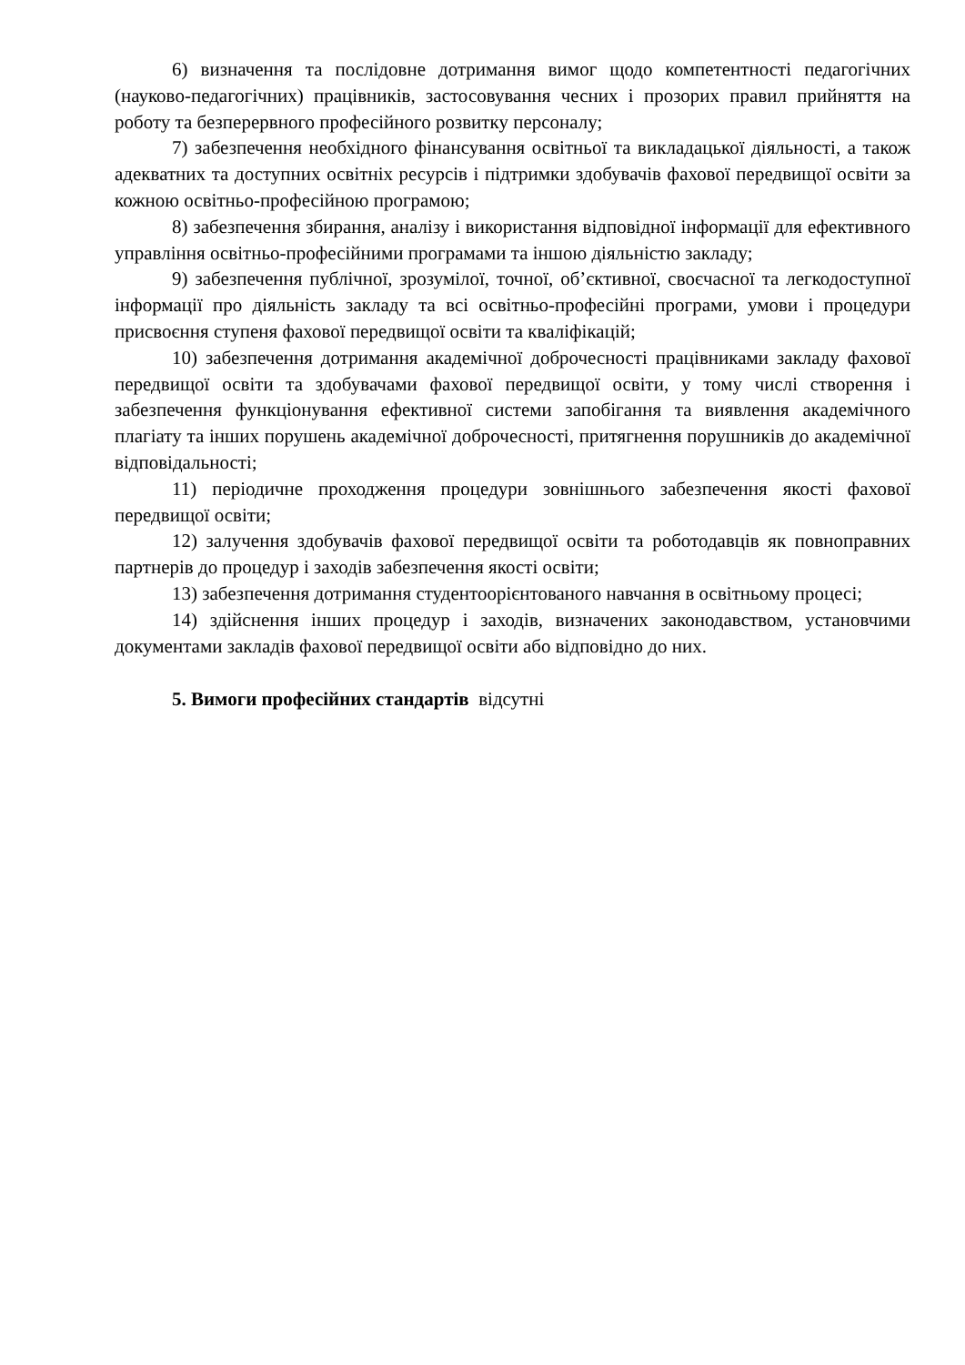6) визначення та послідовне дотримання вимог щодо компетентності педагогічних (науково-педагогічних) працівників, застосовування чесних і прозорих правил прийняття на роботу та безперервного професійного розвитку персоналу;
7) забезпечення необхідного фінансування освітньої та викладацької діяльності, а також адекватних та доступних освітніх ресурсів і підтримки здобувачів фахової передвищої освіти за кожною освітньо-професійною програмою;
8) забезпечення збирання, аналізу і використання відповідної інформації для ефективного управління освітньо-професійними програмами та іншою діяльністю закладу;
9) забезпечення публічної, зрозумілої, точної, об’єктивної, своєчасної та легкодоступної інформації про діяльність закладу та всі освітньо-професійні програми, умови і процедури присвоєння ступеня фахової передвищої освіти та кваліфікацій;
10) забезпечення дотримання академічної доброчесності працівниками закладу фахової передвищої освіти та здобувачами фахової передвищої освіти, у тому числі створення і забезпечення функціонування ефективної системи запобігання та виявлення академічного плагіату та інших порушень академічної доброчесності, притягнення порушників до академічної відповідальності;
11) періодичне проходження процедури зовнішнього забезпечення якості фахової передвищої освіти;
12) залучення здобувачів фахової передвищої освіти та роботодавців як повноправних партнерів до процедур і заходів забезпечення якості освіти;
13) забезпечення дотримання студентоорієнтованого навчання в освітньому процесі;
14) здійснення інших процедур і заходів, визначених законодавством, установчими документами закладів фахової передвищої освіти або відповідно до них.
5. Вимоги професійних стандартів відсутні